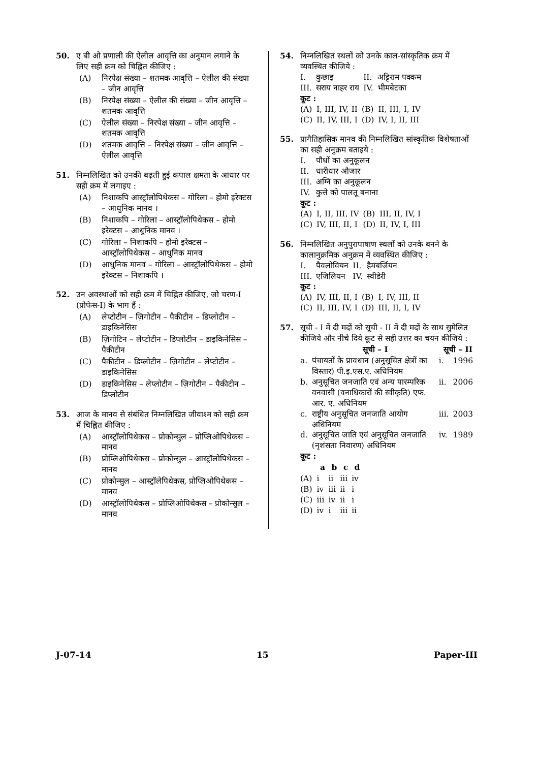50. ए बी ओ प्रणाली की ऐलील आवृत्ति का अनुमान लगाने के लिए सही क्रम को चिह्नित कीजिए :
(A) निरपेक्ष संख्या – शतमक आवृत्ति – ऐलील की संख्या – जीन आवृत्ति
(B) निरपेक्ष संख्या – ऐलील की संख्या – जीन आवृत्ति – शतमक आवृत्ति
(C) ऐलील संख्या – निरपेक्ष संख्या – जीन आवृत्ति – शतमक आवृत्ति
(D) शतमक आवृत्ति – निरपेक्ष संख्या – जीन आवृत्ति – ऐलील आवृत्ति
51. निम्नलिखित को उनकी बढ़ती हुई कपाल क्षमता के आधार पर सही क्रम में लगाइए :
(A) निशाकपि आस्ट्रॉलोपिथेकस – गोरिला – होमो इरेक्टस – आधुनिक मानव ।
(B) निशाकपि – गोरिला – आस्ट्रॉलोपिथेकस – होमो इरेक्टस – आधुनिक मानव ।
(C) गोरिला – निशाकपि – होमो इरेक्टस – आस्ट्रॉलोपिथेकस – आधुनिक मानव
(D) आधुनिक मानव – गोरिला – आस्ट्रॉलोपिथेकस – होमो इरेक्टस – निशाकपि ।
52. उन अवस्थाओं को सही क्रम में चिह्नित कीजिए, जो चरण-I (प्रोफेस-I) के भाग हैं :
(A) लेप्टोटीन – ज़िगोटीन – पैकीटीन – डिप्लोटीन – डाइकिनेसिस
(B) ज़िगोटिन – लेप्टोटीन – डिप्लोटीन – डाइकिनेसिस – पैकीटीन
(C) पैकीटीन – डिप्लोटीन – ज़िगोटीन – लेप्टोटीन – डाइकिनेसिस
(D) डाइकिनेसिस – लेप्लोटीन – ज़िगोटीन – पैकीटीन – डिप्लोटीन
53. आज के मानव से संबंधित निम्नलिखित जीवाश्म को सही क्रम में चिह्नित कीजिए :
(A) आस्ट्रॉलोपिथेकस – प्रोकोन्सुल – प्रोप्लिओपिथेकस – मानव
(B) प्रोप्लिओपिथेकस – प्रोकोन्सुल – आस्ट्रॉलोपिथेकस – मानव
(C) प्रोकोन्सुल – आस्ट्रॉलेपिथेकस, प्रोप्लिओपिथेकस – मानव
(D) आस्ट्रॉलोपिथेकस – प्रोप्लिओपिथेकस – प्रोकोन्सुल – मानव
54. निम्नलिखित स्थलों को उनके काल-सांस्कृतिक क्रम में व्यवस्थित कीजिये :
| I. | कुछाइ | II. | अट्टिराम पक्कम |
| III. | सराय नाहर राय | IV. | भीमबेटका |
कूट :
| (A) | I, III, IV, II | (B) | II, III, I, IV |
| (C) | II, IV, III, I | (D) | IV, I, II, III |
55. प्रागैतिहासिक मानव की निम्नलिखित सांस्कृतिक विशेषताओं का सही अनुक्रम बताइये :
| I. | पौधों का अनुकूलन |
| II. | धारीधार औजार |
| III. | अग्नि का अनुकूलन |
| IV. | कुत्ते को पालतू बनाना |
कूट :
| (A) | I, II, III, IV | (B) | III, II, IV, I |
| (C) | IV, III, II, I | (D) | II, IV, I, III |
56. निम्नलिखित अनुपुरापाषाण स्थलों को उनके बनने के कालानुक्रमिक अनुक्रम में व्यवस्थित कीजिए :
| I. | पैवलोवियन | II. | हैमबर्जियन |
| III. | एजिलियन | IV. | स्वीडेरी |
कूट :
| (A) | IV, III, II, I | (B) | I, IV, III, II |
| (C) | II, III, IV, I | (D) | III, II, I, IV |
57. सूची - I में दी मदों को सूची - II में दी मदों के साथ सुमेलित कीजिये और नीचे दिये कूट से सही उत्तर का चयन कीजिये :
| | सूची – I | सूची – II | |
| --- | --- | --- | --- |
| a. | पंचायतों के प्रावधान (अनुसूचित क्षेत्रों का विस्तार) पी.इ.एस.ए. अधिनियम | i. | 1996 |
| b. | अनुसूचित जनजाति एवं अन्य पारम्परिक वनवासी (वनाधिकारों की स्वीकृति) एफ. आर. ए. अधिनियम | ii. | 2006 |
| c. | राष्ट्रीय अनुसूचित जनजाति आयोग अधिनियम | iii. | 2003 |
| d. | अनुसूचित जाति एवं अनुसूचित जनजाति (नृशंसता निवारण) अधिनियम | iv. | 1989 |
कूट :
| | a | b | c | d |
| --- | --- | --- | --- | --- |
| (A) | i | ii | iii | iv |
| (B) | iv | iii | ii | i |
| (C) | iii | iv | ii | i |
| (D) | iv | i | iii | ii |
J-07-14 15 Paper-III